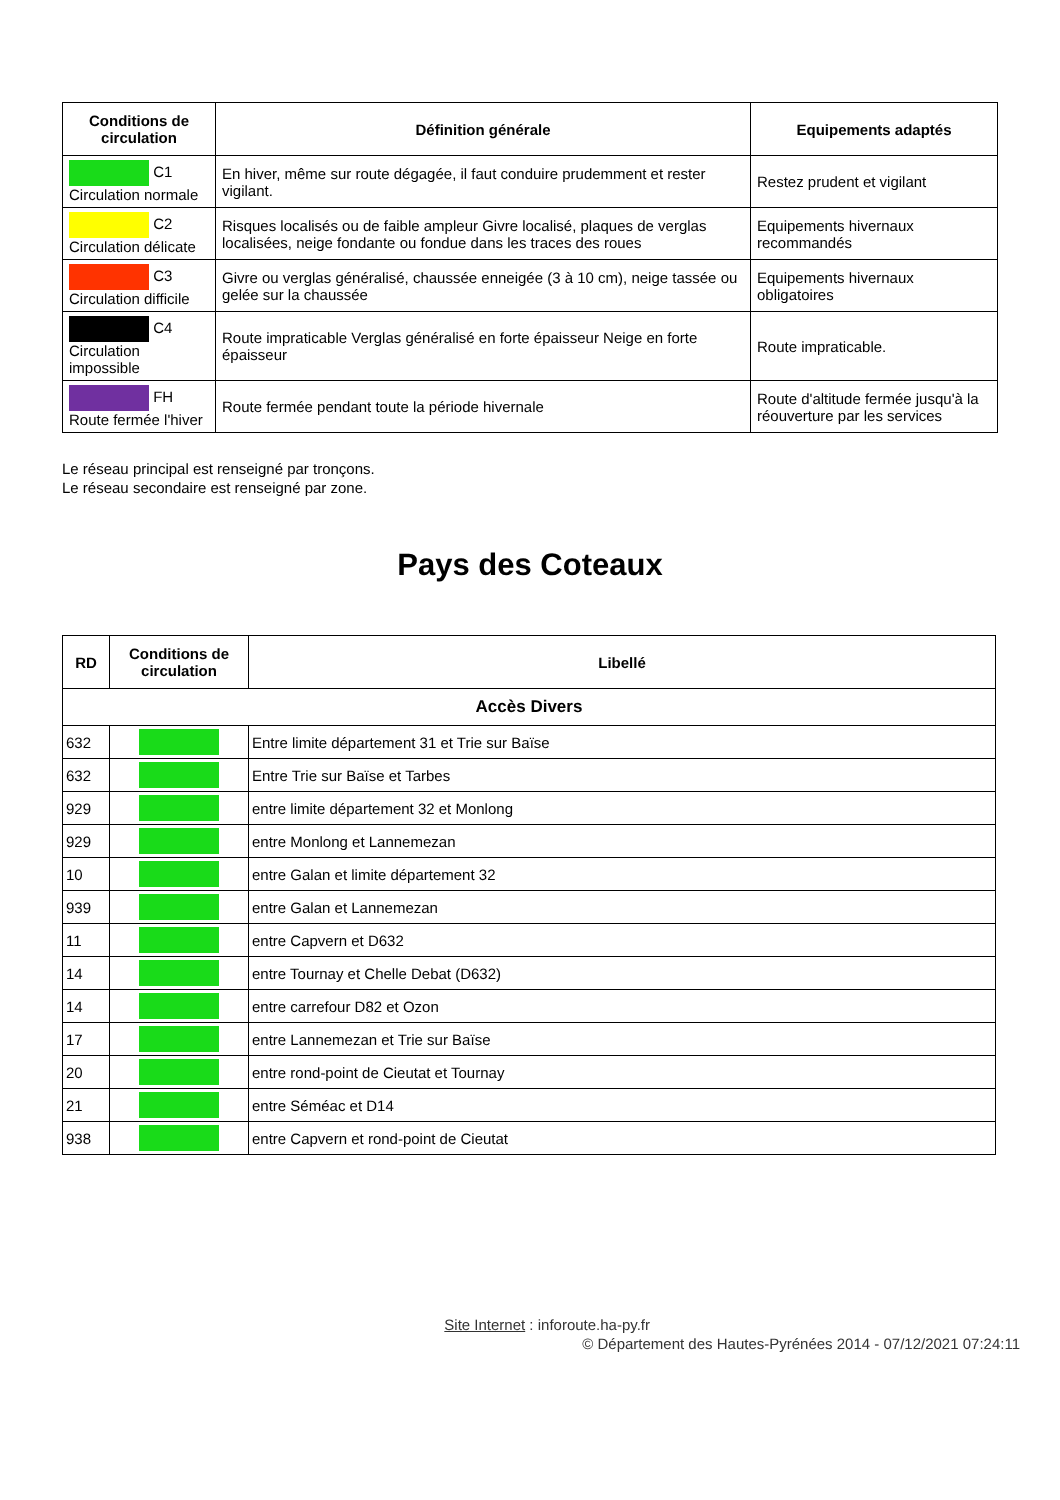| Conditions de circulation | Définition générale | Equipements adaptés |
| --- | --- | --- |
| C1 Circulation normale | En hiver, même sur route dégagée, il faut conduire prudemment et rester vigilant. | Restez prudent et vigilant |
| C2 Circulation délicate | Risques localisés ou de faible ampleur Givre localisé, plaques de verglas localisées, neige fondante ou fondue dans les traces des roues | Equipements hivernaux recommandés |
| C3 Circulation difficile | Givre ou verglas généralisé, chaussée enneigée (3 à 10 cm), neige tassée ou gelée sur la chaussée | Equipements hivernaux obligatoires |
| C4 Circulation impossible | Route impraticable Verglas généralisé en forte épaisseur Neige en forte épaisseur | Route impraticable. |
| FH Route fermée l'hiver | Route fermée pendant toute la période hivernale | Route d'altitude fermée jusqu'à la réouverture par les services |
Le réseau principal est renseigné par tronçons.
Le réseau secondaire est renseigné par zone.
Pays des Coteaux
| RD | Conditions de circulation | Libellé |
| --- | --- | --- |
| Accès Divers | | |
| 632 | | Entre limite département 31 et Trie sur Baïse |
| 632 | | Entre Trie sur Baïse et Tarbes |
| 929 | | entre limite département 32 et Monlong |
| 929 | | entre Monlong et Lannemezan |
| 10 | | entre Galan et limite département 32 |
| 939 | | entre Galan et Lannemezan |
| 11 | | entre Capvern et D632 |
| 14 | | entre Tournay et Chelle Debat (D632) |
| 14 | | entre carrefour D82 et Ozon |
| 17 | | entre Lannemezan et Trie sur Baïse |
| 20 | | entre rond-point de Cieutat et Tournay |
| 21 | | entre Séméac et D14 |
| 938 | | entre Capvern et rond-point de Cieutat |
Site Internet : inforoute.ha-py.fr
© Département des Hautes-Pyrénées 2014 - 07/12/2021 07:24:11